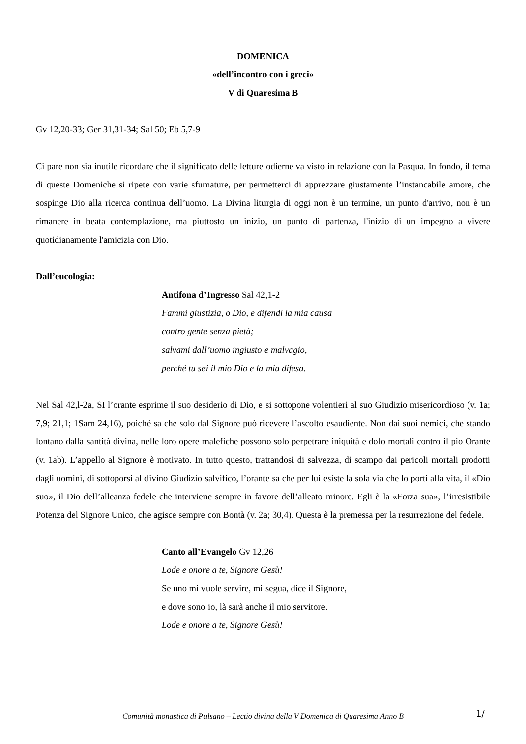DOMENICA
«dell’incontro con i greci»
V di Quaresima B
Gv 12,20-33; Ger 31,31-34; Sal 50; Eb 5,7-9
Ci pare non sia inutile ricordare che il significato delle letture odierne va visto in relazione con la Pasqua. In fondo, il tema di queste Domeniche si ripete con varie sfumature, per permetterci di apprezzare giustamente l’instancabile amore, che sospinge Dio alla ricerca continua dell’uomo. La Divina liturgia di oggi non è un termine, un punto d'arrivo, non è un rimanere in beata contemplazione, ma piuttosto un inizio, un punto di partenza, l'inizio di un impegno a vivere quotidianamente l'amicizia con Dio.
Dall’eucologia:
Antifona d’Ingresso Sal 42,1-2
Fammi giustizia, o Dio, e difendi la mia causa
contro gente senza pietà;
salvami dall’uomo ingiusto e malvagio,
perché tu sei il mio Dio e la mia difesa.
Nel Sal 42,l-2a, SI l’orante esprime il suo desiderio di Dio, e si sottopone volentieri al suo Giudizio misericordioso (v. 1a; 7,9; 21,1; 1Sam 24,16), poiché sa che solo dal Signore può ricevere l’ascolto esaudiente. Non dai suoi nemici, che stando lontano dalla santità divina, nelle loro opere malefiche possono solo perpetrare iniquità e dolo mortali contro il pio Orante (v. 1ab). L’appello al Signore è motivato. In tutto questo, trattandosi di salvezza, di scampo dai pericoli mortali prodotti dagli uomini, di sottoporsi al divino Giudizio salvifico, l’orante sa che per lui esiste la sola via che lo porti alla vita, il «Dio suo», il Dio dell’alleanza fedele che interviene sempre in favore dell’alleato minore. Egli è la «Forza sua», l’irresistibile Potenza del Signore Unico, che agisce sempre con Bontà (v. 2a; 30,4). Questa è la premessa per la resurrezione del fedele.
Canto all’Evangelo Gv 12,26
Lode e onore a te, Signore Gesù!
Se uno mi vuole servire, mi segua, dice il Signore,
e dove sono io, là sarà anche il mio servitore.
Lode e onore a te, Signore Gesù!
Comunità monastica di Pulsano – Lectio divina della V Domenica di Quaresima Anno B 1/